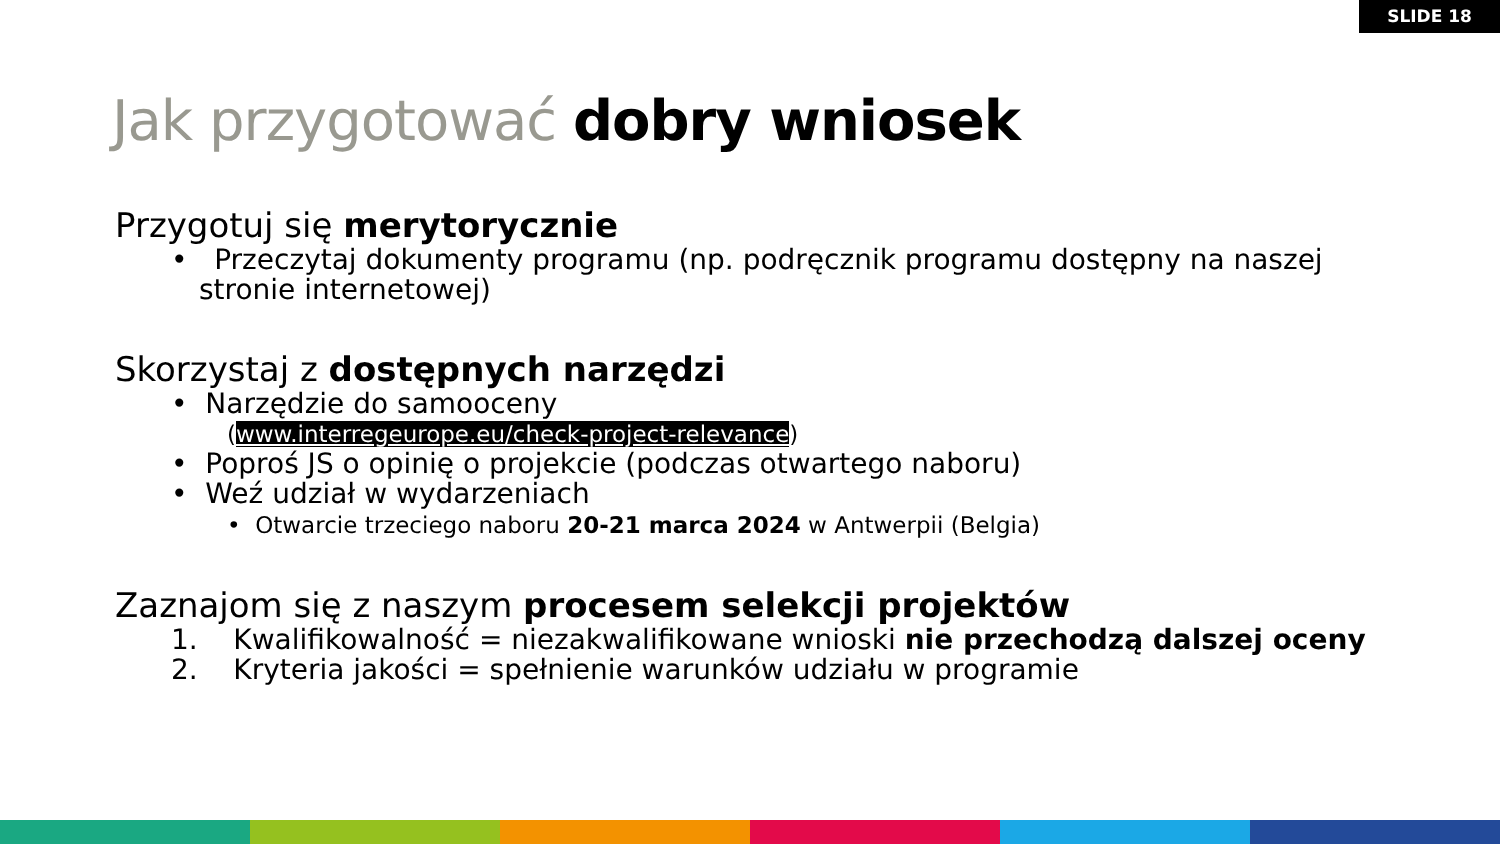SLIDE 18
Jak przygotować dobry wniosek
Przygotuj się merytorycznie
• Przeczytaj dokumenty programu (np. podręcznik programu dostępny na naszej stronie internetowej)
Skorzystaj z dostępnych narzędzi
• Narzędzie do samooceny
(www.interregeurope.eu/check-project-relevance)
• Poproś JS o opinię o projekcie (podczas otwartego naboru)
• Weź udział w wydarzeniach
• Otwarcie trzeciego naboru 20-21 marca 2024 w Antwerpii (Belgia)
Zaznajom się z naszym procesem selekcji projektów
1. Kwalifikowalność = niezakwalifikowane wnioski nie przechodzą dalszej oceny
2. Kryteria jakości = spełnienie warunków udziału w programie